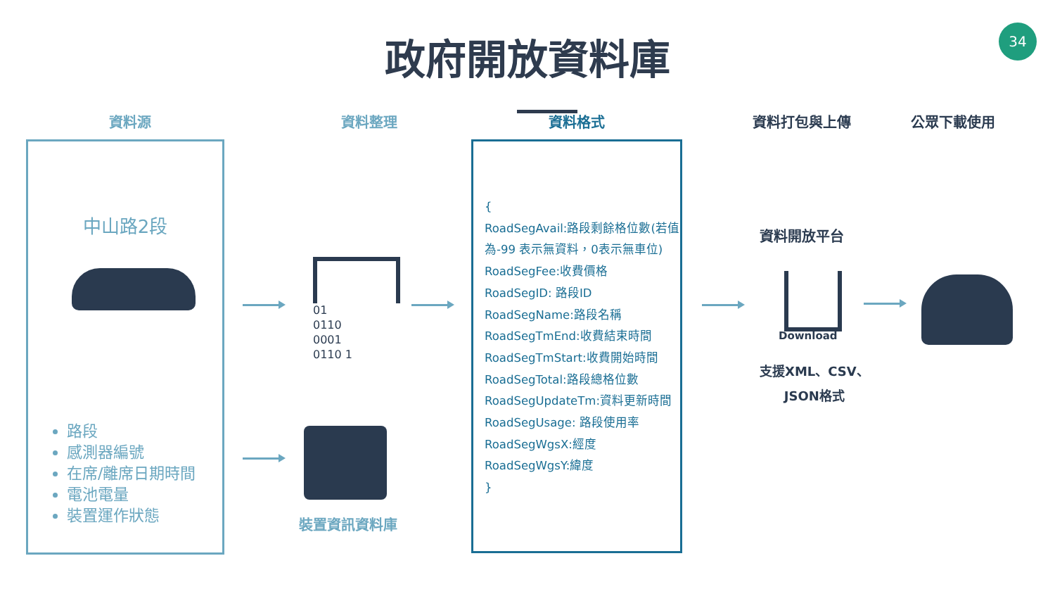34
政府開放資料庫
資料源 資料整理 資料格式 資料打包與上傳 公眾下載使用
中山路2段
路段
感測器編號
在席/離席日期時間
電池電量
裝置運作狀態
01
0110
0001
0110 1
裝置資訊資料庫
{
RoadSegAvail:路段剩餘格位數(若值為-99 表示無資料，0表示無車位)
RoadSegFee:收費價格
RoadSegID: 路段ID
RoadSegName:路段名稱
RoadSegTmEnd:收費結束時間
RoadSegTmStart:收費開始時間
RoadSegTotal:路段總格位數
RoadSegUpdateTm:資料更新時間
RoadSegUsage: 路段使用率
RoadSegWgsX:經度
RoadSegWgsY:緯度
}
資料開放平台
Download
支援XML、CSV、
JSON格式